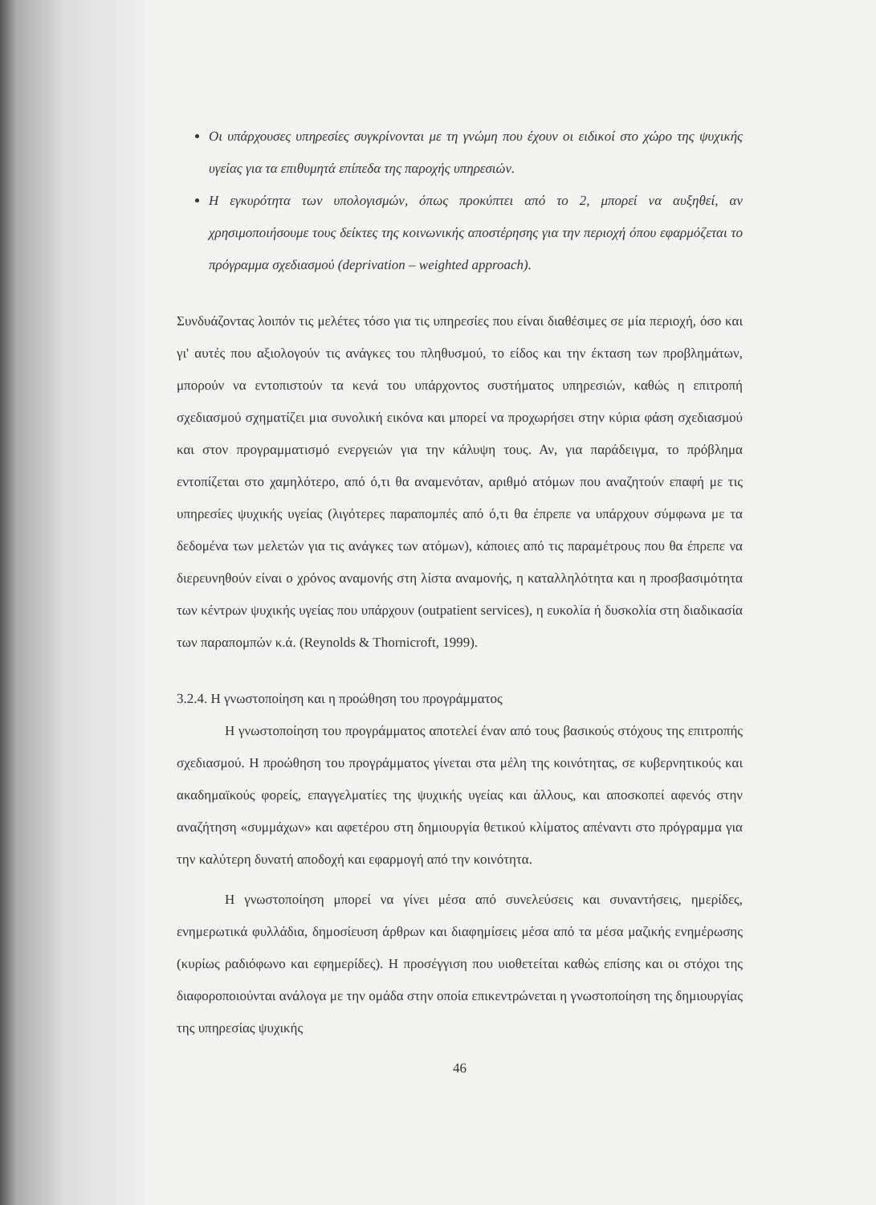Οι υπάρχουσες υπηρεσίες συγκρίνονται με τη γνώμη που έχουν οι ειδικοί στο χώρο της ψυχικής υγείας για τα επιθυμητά επίπεδα της παροχής υπηρεσιών.
Η εγκυρότητα των υπολογισμών, όπως προκύπτει από το 2, μπορεί να αυξηθεί, αν χρησιμοποιήσουμε τους δείκτες της κοινωνικής αποστέρησης για την περιοχή όπου εφαρμόζεται το πρόγραμμα σχεδιασμού (deprivation – weighted approach).
Συνδυάζοντας λοιπόν τις μελέτες τόσο για τις υπηρεσίες που είναι διαθέσιμες σε μία περιοχή, όσο και γι' αυτές που αξιολογούν τις ανάγκες του πληθυσμού, το είδος και την έκταση των προβλημάτων, μπορούν να εντοπιστούν τα κενά του υπάρχοντος συστήματος υπηρεσιών, καθώς η επιτροπή σχεδιασμού σχηματίζει μια συνολική εικόνα και μπορεί να προχωρήσει στην κύρια φάση σχεδιασμού και στον προγραμματισμό ενεργειών για την κάλυψη τους. Αν, για παράδειγμα, το πρόβλημα εντοπίζεται στο χαμηλότερο, από ό,τι θα αναμενόταν, αριθμό ατόμων που αναζητούν επαφή με τις υπηρεσίες ψυχικής υγείας (λιγότερες παραπομπές από ό,τι θα έπρεπε να υπάρχουν σύμφωνα με τα δεδομένα των μελετών για τις ανάγκες των ατόμων), κάποιες από τις παραμέτρους που θα έπρεπε να διερευνηθούν είναι ο χρόνος αναμονής στη λίστα αναμονής, η καταλληλότητα και η προσβασιμότητα των κέντρων ψυχικής υγείας που υπάρχουν (outpatient services), η ευκολία ή δυσκολία στη διαδικασία των παραπομπών κ.ά. (Reynolds & Thornicroft, 1999).
3.2.4. Η γνωστοποίηση και η προώθηση του προγράμματος
Η γνωστοποίηση του προγράμματος αποτελεί έναν από τους βασικούς στόχους της επιτροπής σχεδιασμού. Η προώθηση του προγράμματος γίνεται στα μέλη της κοινότητας, σε κυβερνητικούς και ακαδημαϊκούς φορείς, επαγγελματίες της ψυχικής υγείας και άλλους, και αποσκοπεί αφενός στην αναζήτηση «συμμάχων» και αφετέρου στη δημιουργία θετικού κλίματος απέναντι στο πρόγραμμα για την καλύτερη δυνατή αποδοχή και εφαρμογή από την κοινότητα.
Η γνωστοποίηση μπορεί να γίνει μέσα από συνελεύσεις και συναντήσεις, ημερίδες, ενημερωτικά φυλλάδια, δημοσίευση άρθρων και διαφημίσεις μέσα από τα μέσα μαζικής ενημέρωσης (κυρίως ραδιόφωνο και εφημερίδες). Η προσέγγιση που υιοθετείται καθώς επίσης και οι στόχοι της διαφοροποιούνται ανάλογα με την ομάδα στην οποία επικεντρώνεται η γνωστοποίηση της δημιουργίας της υπηρεσίας ψυχικής
46